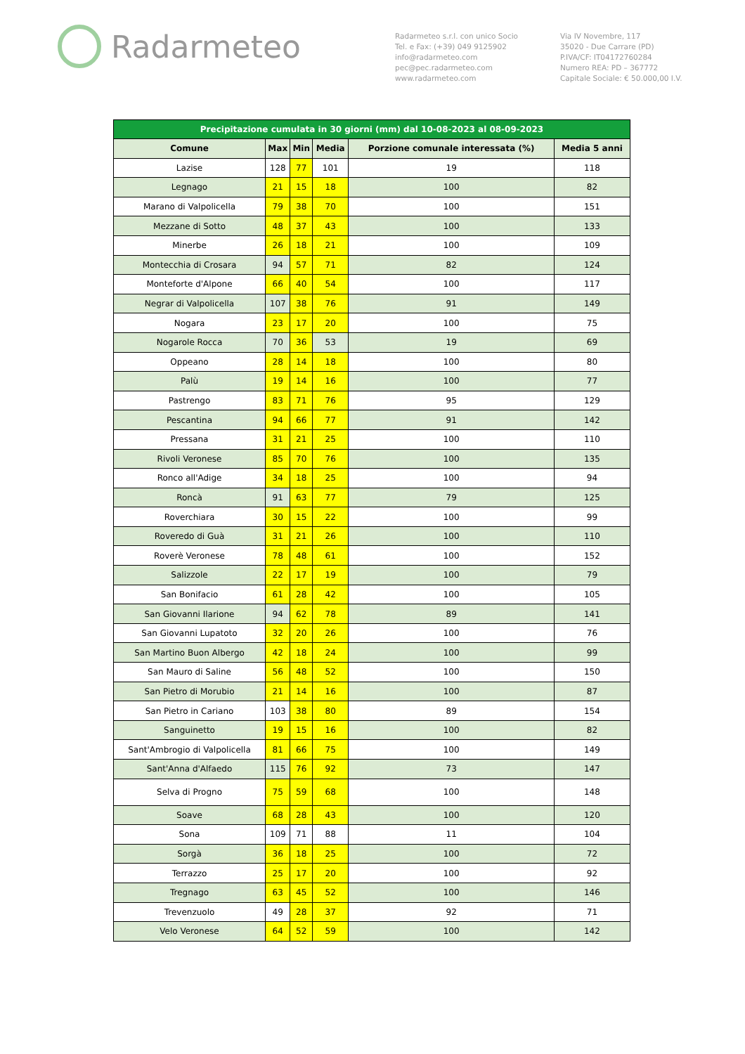Radarmeteo
Radarmeteo s.r.l. con unico Socio
Tel. e Fax: (+39) 049 9125902
info@radarmeteo.com
pec@pec.radarmeteo.com
www.radarmeteo.com
Via IV Novembre, 117
35020 - Due Carrare (PD)
P.IVA/CF: IT04172760284
Numero REA: PD – 367772
Capitale Sociale: € 50.000,00 I.V.
| Precipitazione cumulata in 30 giorni (mm) dal 10-08-2023 al 08-09-2023 | | | | | |
| --- | --- | --- | --- | --- | --- |
| Comune | Max | Min | Media | Porzione comunale interessata (%) | Media 5 anni |
| Lazise | 128 | 77 | 101 | 19 | 118 |
| Legnago | 21 | 15 | 18 | 100 | 82 |
| Marano di Valpolicella | 79 | 38 | 70 | 100 | 151 |
| Mezzane di Sotto | 48 | 37 | 43 | 100 | 133 |
| Minerbe | 26 | 18 | 21 | 100 | 109 |
| Montecchia di Crosara | 94 | 57 | 71 | 82 | 124 |
| Monteforte d'Alpone | 66 | 40 | 54 | 100 | 117 |
| Negrar di Valpolicella | 107 | 38 | 76 | 91 | 149 |
| Nogara | 23 | 17 | 20 | 100 | 75 |
| Nogarole Rocca | 70 | 36 | 53 | 19 | 69 |
| Oppeano | 28 | 14 | 18 | 100 | 80 |
| Palù | 19 | 14 | 16 | 100 | 77 |
| Pastrengo | 83 | 71 | 76 | 95 | 129 |
| Pescantina | 94 | 66 | 77 | 91 | 142 |
| Pressana | 31 | 21 | 25 | 100 | 110 |
| Rivoli Veronese | 85 | 70 | 76 | 100 | 135 |
| Ronco all'Adige | 34 | 18 | 25 | 100 | 94 |
| Roncà | 91 | 63 | 77 | 79 | 125 |
| Roverchiara | 30 | 15 | 22 | 100 | 99 |
| Roveredo di Guà | 31 | 21 | 26 | 100 | 110 |
| Roverè Veronese | 78 | 48 | 61 | 100 | 152 |
| Salizzole | 22 | 17 | 19 | 100 | 79 |
| San Bonifacio | 61 | 28 | 42 | 100 | 105 |
| San Giovanni Ilarione | 94 | 62 | 78 | 89 | 141 |
| San Giovanni Lupatoto | 32 | 20 | 26 | 100 | 76 |
| San Martino Buon Albergo | 42 | 18 | 24 | 100 | 99 |
| San Mauro di Saline | 56 | 48 | 52 | 100 | 150 |
| San Pietro di Morubio | 21 | 14 | 16 | 100 | 87 |
| San Pietro in Cariano | 103 | 38 | 80 | 89 | 154 |
| Sanguinetto | 19 | 15 | 16 | 100 | 82 |
| Sant'Ambrogio di Valpolicella | 81 | 66 | 75 | 100 | 149 |
| Sant'Anna d'Alfaedo | 115 | 76 | 92 | 73 | 147 |
| Selva di Progno | 75 | 59 | 68 | 100 | 148 |
| Soave | 68 | 28 | 43 | 100 | 120 |
| Sona | 109 | 71 | 88 | 11 | 104 |
| Sorgà | 36 | 18 | 25 | 100 | 72 |
| Terrazzo | 25 | 17 | 20 | 100 | 92 |
| Tregnago | 63 | 45 | 52 | 100 | 146 |
| Trevenzuolo | 49 | 28 | 37 | 92 | 71 |
| Velo Veronese | 64 | 52 | 59 | 100 | 142 |